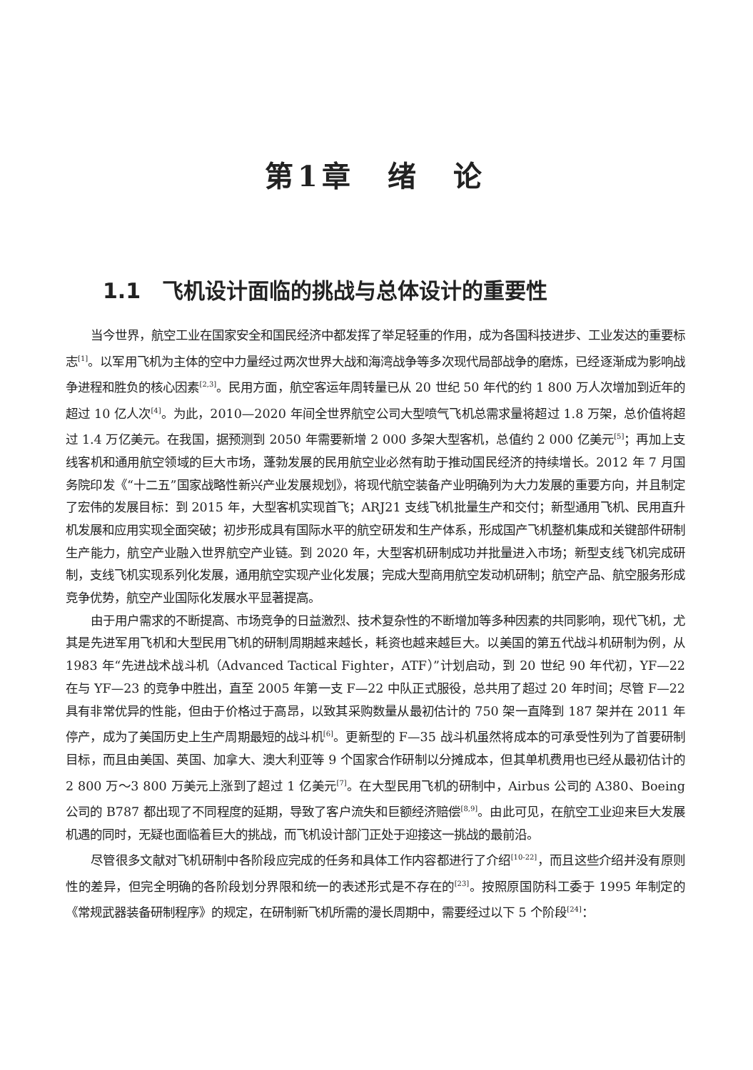第1章　绪　论
1.1　飞机设计面临的挑战与总体设计的重要性
当今世界，航空工业在国家安全和国民经济中都发挥了举足轻重的作用，成为各国科技进步、工业发达的重要标志<sup>[1]</sup>。以军用飞机为主体的空中力量经过两次世界大战和海湾战争等多次现代局部战争的磨炼，已经逐渐成为影响战争进程和胜负的核心因素<sup>[2,3]</sup>。民用方面，航空客运年周转量已从 20 世纪 50 年代的约 1 800 万人次增加到近年的超过 10 亿人次<sup>[4]</sup>。为此，2010—2020 年间全世界航空公司大型喷气飞机总需求量将超过 1.8 万架，总价值将超过 1.4 万亿美元。在我国，据预测到 2050 年需要新增 2 000 多架大型客机，总值约 2 000 亿美元<sup>[5]</sup>；再加上支线客机和通用航空领域的巨大市场，蓬勃发展的民用航空业必然有助于推动国民经济的持续增长。2012 年 7 月国务院印发《“十二五”国家战略性新兴产业发展规划》，将现代航空装备产业明确列为大力发展的重要方向，并且制定了宏伟的发展目标：到 2015 年，大型客机实现首飞；ARJ21 支线飞机批量生产和交付；新型通用飞机、民用直升机发展和应用实现全面突破；初步形成具有国际水平的航空研发和生产体系，形成国产飞机整机集成和关键部件研制生产能力，航空产业融入世界航空产业链。到 2020 年，大型客机研制成功并批量进入市场；新型支线飞机完成研制，支线飞机实现系列化发展，通用航空实现产业化发展；完成大型商用航空发动机研制；航空产品、航空服务形成竞争优势，航空产业国际化发展水平显著提高。
由于用户需求的不断提高、市场竞争的日益激烈、技术复杂性的不断增加等多种因素的共同影响，现代飞机，尤其是先进军用飞机和大型民用飞机的研制周期越来越长，耗资也越来越巨大。以美国的第五代战斗机研制为例，从 1983 年“先进战术战斗机（Advanced Tactical Fighter，ATF）”计划启动，到 20 世纪 90 年代初，YF—22 在与 YF—23 的竞争中胜出，直至 2005 年第一支 F—22 中队正式服役，总共用了超过 20 年时间；尽管 F—22 具有非常优异的性能，但由于价格过于高昂，以致其采购数量从最初估计的 750 架一直降到 187 架并在 2011 年停产，成为了美国历史上生产周期最短的战斗机<sup>[6]</sup>。更新型的 F—35 战斗机虽然将成本的可承受性列为了首要研制目标，而且由美国、英国、加拿大、澳大利亚等 9 个国家合作研制以分摊成本，但其单机费用也已经从最初估计的 2 800 万～3 800 万美元上涨到了超过 1 亿美元<sup>[7]</sup>。在大型民用飞机的研制中，Airbus 公司的 A380、Boeing 公司的 B787 都出现了不同程度的延期，导致了客户流失和巨额经济赔偿<sup>[8,9]</sup>。由此可见，在航空工业迎来巨大发展机遇的同时，无疑也面临着巨大的挑战，而飞机设计部门正处于迎接这一挑战的最前沿。
尽管很多文献对飞机研制中各阶段应完成的任务和具体工作内容都进行了介绍<sup>[10-22]</sup>，而且这些介绍并没有原则性的差异，但完全明确的各阶段划分界限和统一的表述形式是不存在的<sup>[23]</sup>。按照原国防科工委于 1995 年制定的《常规武器装备研制程序》的规定，在研制新飞机所需的漫长周期中，需要经过以下 5 个阶段<sup>[24]</sup>：